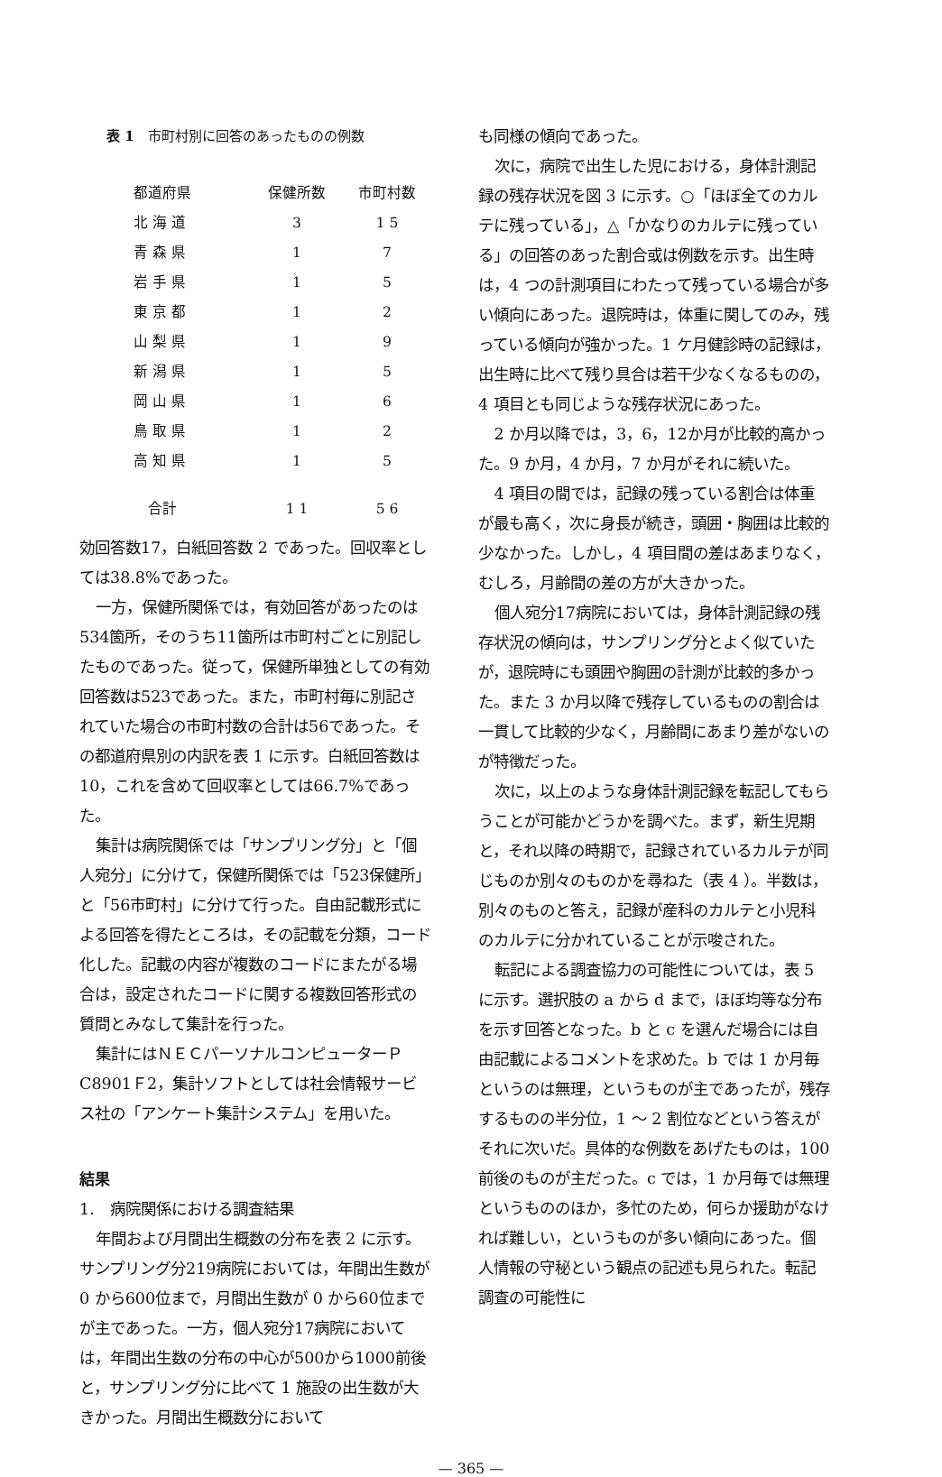表 1　市町村別に回答のあったものの例数
| 都道府県 | 保健所数 | 市町村数 |
| --- | --- | --- |
| 北 海 道 | 3 | 1 5 |
| 青 森 県 | 1 | 7 |
| 岩 手 県 | 1 | 5 |
| 東 京 都 | 1 | 2 |
| 山 梨 県 | 1 | 9 |
| 新 潟 県 | 1 | 5 |
| 岡 山 県 | 1 | 6 |
| 鳥 取 県 | 1 | 2 |
| 高 知 県 | 1 | 5 |
| 合計 | 1 1 | 5 6 |
効回答数17，白紙回答数 2 であった。回収率としては38.8%であった。
一方，保健所関係では，有効回答があったのは534箇所，そのうち11箇所は市町村ごとに別記したものであった。従って，保健所単独としての有効回答数は523であった。また，市町村毎に別記されていた場合の市町村数の合計は56であった。その都道府県別の内訳を表 1 に示す。白紙回答数は10，これを含めて回収率としては66.7%であった。
集計は病院関係では「サンプリング分」と「個人宛分」に分けて，保健所関係では「523保健所」と「56市町村」に分けて行った。自由記載形式による回答を得たところは，その記載を分類，コード化した。記載の内容が複数のコードにまたがる場合は，設定されたコードに関する複数回答形式の質問とみなして集計を行った。
集計にはＮＥＣパーソナルコンピューターＰC8901Ｆ2，集計ソフトとしては社会情報サービス社の「アンケート集計システム」を用いた。
結果
1.　病院関係における調査結果
年間および月間出生概数の分布を表 2 に示す。サンプリング分219病院においては，年間出生数が 0 から600位まで，月間出生数が 0 から60位までが主であった。一方，個人宛分17病院においては，年間出生数の分布の中心が500から1000前後と，サンプリング分に比べて 1 施設の出生数が大きかった。月間出生概数分において
も同様の傾向であった。
次に，病院で出生した児における，身体計測記録の残存状況を図 3 に示す。○「ほぼ全てのカルテに残っている」，△「かなりのカルテに残っている」の回答のあった割合或は例数を示す。出生時は，4 つの計測項目にわたって残っている場合が多い傾向にあった。退院時は，体重に関してのみ，残っている傾向が強かった。1 ケ月健診時の記録は，出生時に比べて残り具合は若干少なくなるものの，4 項目とも同じような残存状況にあった。
2 か月以降では，3，6，12か月が比較的高かった。9 か月，4 か月，7 か月がそれに続いた。
4 項目の間では，記録の残っている割合は体重が最も高く，次に身長が続き，頭囲・胸囲は比較的少なかった。しかし，4 項目間の差はあまりなく，むしろ，月齢間の差の方が大きかった。
個人宛分17病院においては，身体計測記録の残存状況の傾向は，サンプリング分とよく似ていたが，退院時にも頭囲や胸囲の計測が比較的多かった。また 3 か月以降で残存しているものの割合は一貫して比較的少なく，月齢間にあまり差がないのが特徴だった。
次に，以上のような身体計測記録を転記してもらうことが可能かどうかを調べた。まず，新生児期と，それ以降の時期で，記録されているカルテが同じものか別々のものかを尋ねた（表 4 ）。半数は，別々のものと答え，記録が産科のカルテと小児科のカルテに分かれていることが示唆された。
転記による調査協力の可能性については，表 5 に示す。選択肢の a から d まで，ほぼ均等な分布を示す回答となった。b と c を選んだ場合には自由記載によるコメントを求めた。b では 1 か月毎というのは無理，というものが主であったが，残存するものの半分位，1 ～ 2 割位などという答えがそれに次いだ。具体的な例数をあげたものは，100前後のものが主だった。c では，1 か月毎では無理というもののほか，多忙のため，何らか援助がなければ難しい，というものが多い傾向にあった。個人情報の守秘という観点の記述も見られた。転記調査の可能性に
— 365 —